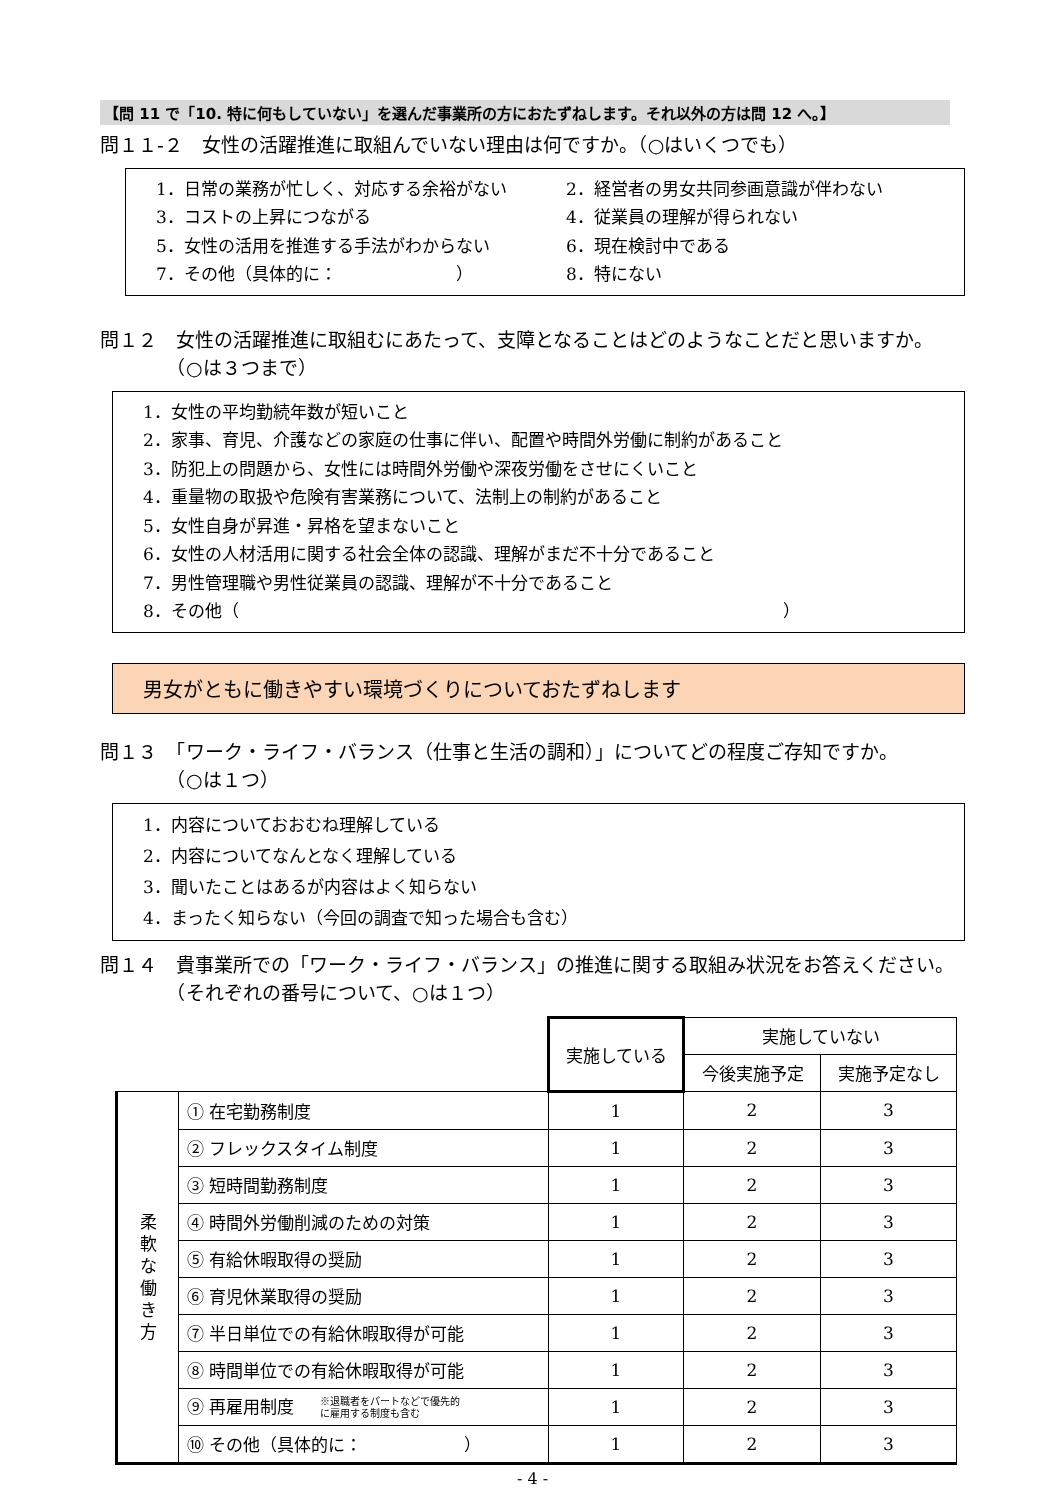【問 11 で「10. 特に何もしていない」を選んだ事業所の方におたずねします。それ以外の方は問 12 へ。】
問１１-２　女性の活躍推進に取組んでいない理由は何ですか。（○はいくつでも）
1．日常の業務が忙しく、対応する余裕がない
2．経営者の男女共同参画意識が伴わない
3．コストの上昇につながる
4．従業員の理解が得られない
5．女性の活用を推進する手法がわからない
6．現在検討中である
7．その他（具体的に：　　　　　　　）
8．特にない
問１２　女性の活躍推進に取組むにあたって、支障となることはどのようなことだと思いますか。
　　　　（○は３つまで）
1．女性の平均勤続年数が短いこと
2．家事、育児、介護などの家庭の仕事に伴い、配置や時間外労働に制約があること
3．防犯上の問題から、女性には時間外労働や深夜労働をさせにくいこと
4．重量物の取扱や危険有害業務について、法制上の制約があること
5．女性自身が昇進・昇格を望まないこと
6．女性の人材活用に関する社会全体の認識、理解がまだ不十分であること
7．男性管理職や男性従業員の認識、理解が不十分であること
8．その他（　　　　　　　　　　　　　　　　　　　　　　　　　　　　　　　　）
男女がともに働きやすい環境づくりについておたずねします
問１３　「ワーク・ライフ・バランス（仕事と生活の調和）」についてどの程度ご存知ですか。
　　　　（○は１つ）
1．内容についておおむね理解している
2．内容についてなんとなく理解している
3．聞いたことはあるが内容はよく知らない
4．まったく知らない（今回の調査で知った場合も含む）
問１４　貴事業所での「ワーク・ライフ・バランス」の推進に関する取組み状況をお答えください。
　　　　（それぞれの番号について、○は１つ）
| | | 実施している | 実施していない | |
| | | | 今後実施予定 | 実施予定なし |
| 柔 軟 な 働 き 方 | ① 在宅勤務制度 | 1 | 2 | 3 |
| | ② フレックスタイム制度 | 1 | 2 | 3 |
| | ③ 短時間勤務制度 | 1 | 2 | 3 |
| | ④ 時間外労働削減のための対策 | 1 | 2 | 3 |
| | ⑤ 有給休暇取得の奨励 | 1 | 2 | 3 |
| | ⑥ 育児休業取得の奨励 | 1 | 2 | 3 |
| | ⑦ 半日単位での有給休暇取得が可能 | 1 | 2 | 3 |
| | ⑧ 時間単位での有給休暇取得が可能 | 1 | 2 | 3 |
| | ⑨ 再雇用制度 ※退職者をパートなどで優先的 に雇用する制度も含む | 1 | 2 | 3 |
| | ⑩ その他（具体的に： ） | 1 | 2 | 3 |
- 4 -